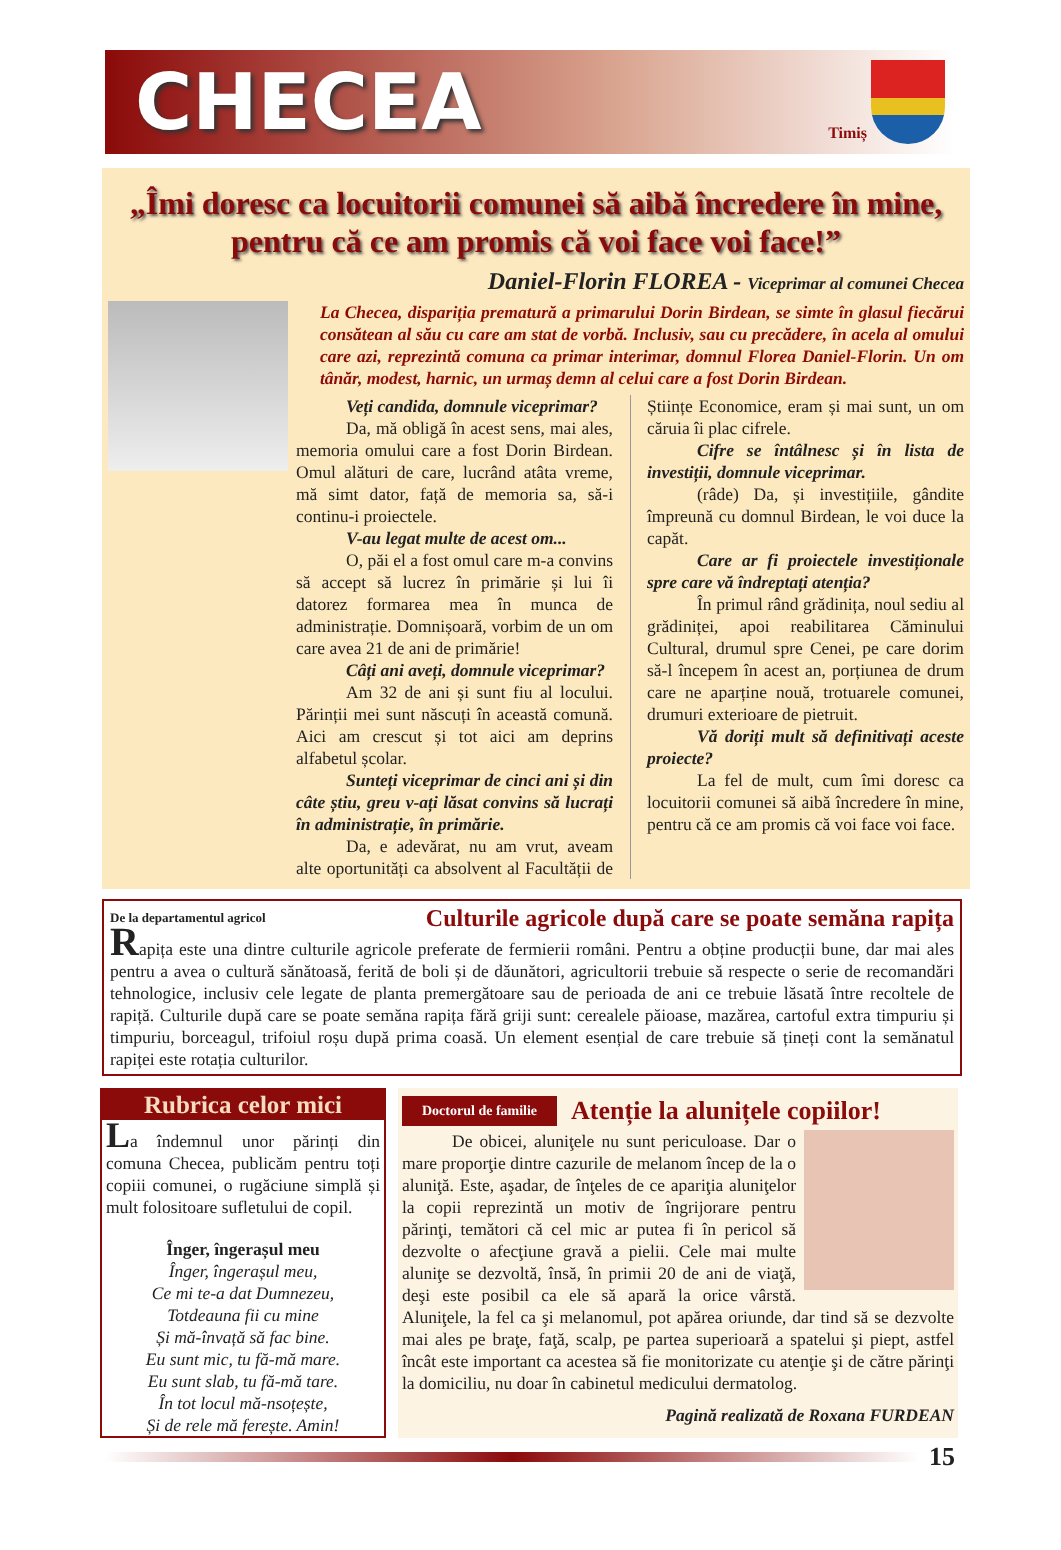CHECEA
Timiș
„Îmi doresc ca locuitorii comunei să aibă încredere în mine, pentru că ce am promis că voi face voi face!”
Daniel-Florin FLOREA - Viceprimar al comunei Checea
La Checea, dispariția prematură a primarului Dorin Birdean, se simte în glasul fiecărui consătean al său cu care am stat de vorbă. Inclusiv, sau cu precădere, în acela al omului care azi, reprezintă comuna ca primar interimar, domnul Florea Daniel-Florin. Un om tânăr, modest, harnic, un urmaș demn al celui care a fost Dorin Birdean.
Veți candida, domnule viceprimar?
Da, mă obligă în acest sens, mai ales, memoria omului care a fost Dorin Birdean. Omul alături de care, lucrând atâta vreme, mă simt dator, față de memoria sa, să-i continu-i proiectele.
V-au legat multe de acest om...
O, păi el a fost omul care m-a convins să accept să lucrez în primărie și lui îi datorez formarea mea în munca de administrație. Domnișoară, vorbim de un om care avea 21 de ani de primărie!
Câți ani aveți, domnule viceprimar?
Am 32 de ani și sunt fiu al locului. Părinții mei sunt născuți în această comună. Aici am crescut și tot aici am deprins alfabetul școlar.
Sunteți viceprimar de cinci ani și din câte știu, greu v-ați lăsat convins să lucrați în administrație, în primărie.
Da, e adevărat, nu am vrut, aveam alte oportunități ca absolvent al Facultății de Științe Economice, eram și mai sunt, un om căruia îi plac cifrele.
Cifre se întâlnesc și în lista de investiții, domnule viceprimar.
(râde) Da, și investițiile, gândite împreună cu domnul Birdean, le voi duce la capăt.
Care ar fi proiectele investiționale spre care vă îndreptați atenția?
În primul rând grădinița, noul sediu al grădiniței, apoi reabilitarea Căminului Cultural, drumul spre Cenei, pe care dorim să-l începem în acest an, porțiunea de drum care ne aparține nouă, trotuarele comunei, drumuri exterioare de pietruit.
Vă doriți mult să definitivați aceste proiecte?
La fel de mult, cum îmi doresc ca locuitorii comunei să aibă încredere în mine, pentru că ce am promis că voi face voi face.
De la departamentul agricol Culturile agricole după care se poate semăna rapița
Rapița este una dintre culturile agricole preferate de fermierii români. Pentru a obține producții bune, dar mai ales pentru a avea o cultură sănătoasă, ferită de boli și de dăunători, agricultorii trebuie să respecte o serie de recomandări tehnologice, inclusiv cele legate de planta premergătoare sau de perioada de ani ce trebuie lăsată între recoltele de rapiță. Culturile după care se poate semăna rapița fără griji sunt: cerealele păioase, mazărea, cartoful extra timpuriu și timpuriu, borceagul, trifoiul roșu după prima coasă. Un element esențial de care trebuie să țineți cont la semănatul rapiței este rotația culturilor.
Rubrica celor mici
La îndemnul unor părinți din comuna Checea, publicăm pentru toți copiii comunei, o rugăciune simplă și mult folositoare sufletului de copil.
Înger, îngerașul meu
Înger, îngerașul meu,
Ce mi te-a dat Dumnezeu,
Totdeauna fii cu mine
Și mă-învață să fac bine.
Eu sunt mic, tu fă-mă mare.
Eu sunt slab, tu fă-mă tare.
În tot locul mă-nsoțește,
Și de rele mă ferește. Amin!
Doctorul de familie Atenție la alunițele copiilor!
De obicei, aluniţele nu sunt periculoase. Dar o mare proporţie dintre cazurile de melanom încep de la o aluniţă. Este, aşadar, de înţeles de ce apariţia aluniţelor la copii reprezintă un motiv de îngrijorare pentru părinţi, temători că cel mic ar putea fi în pericol să dezvolte o afecţiune gravă a pielii. Cele mai multe aluniţe se dezvoltă, însă, în primii 20 de ani de viaţă, deşi este posibil ca ele să apară la orice vârstă. Aluniţele, la fel ca şi melanomul, pot apărea oriunde, dar tind să se dezvolte mai ales pe braţe, faţă, scalp, pe partea superioară a spatelui şi piept, astfel încât este important ca acestea să fie monitorizate cu atenţie şi de către părinţi la domiciliu, nu doar în cabinetul medicului dermatolog.
Pagină realizată de Roxana FURDEAN
15